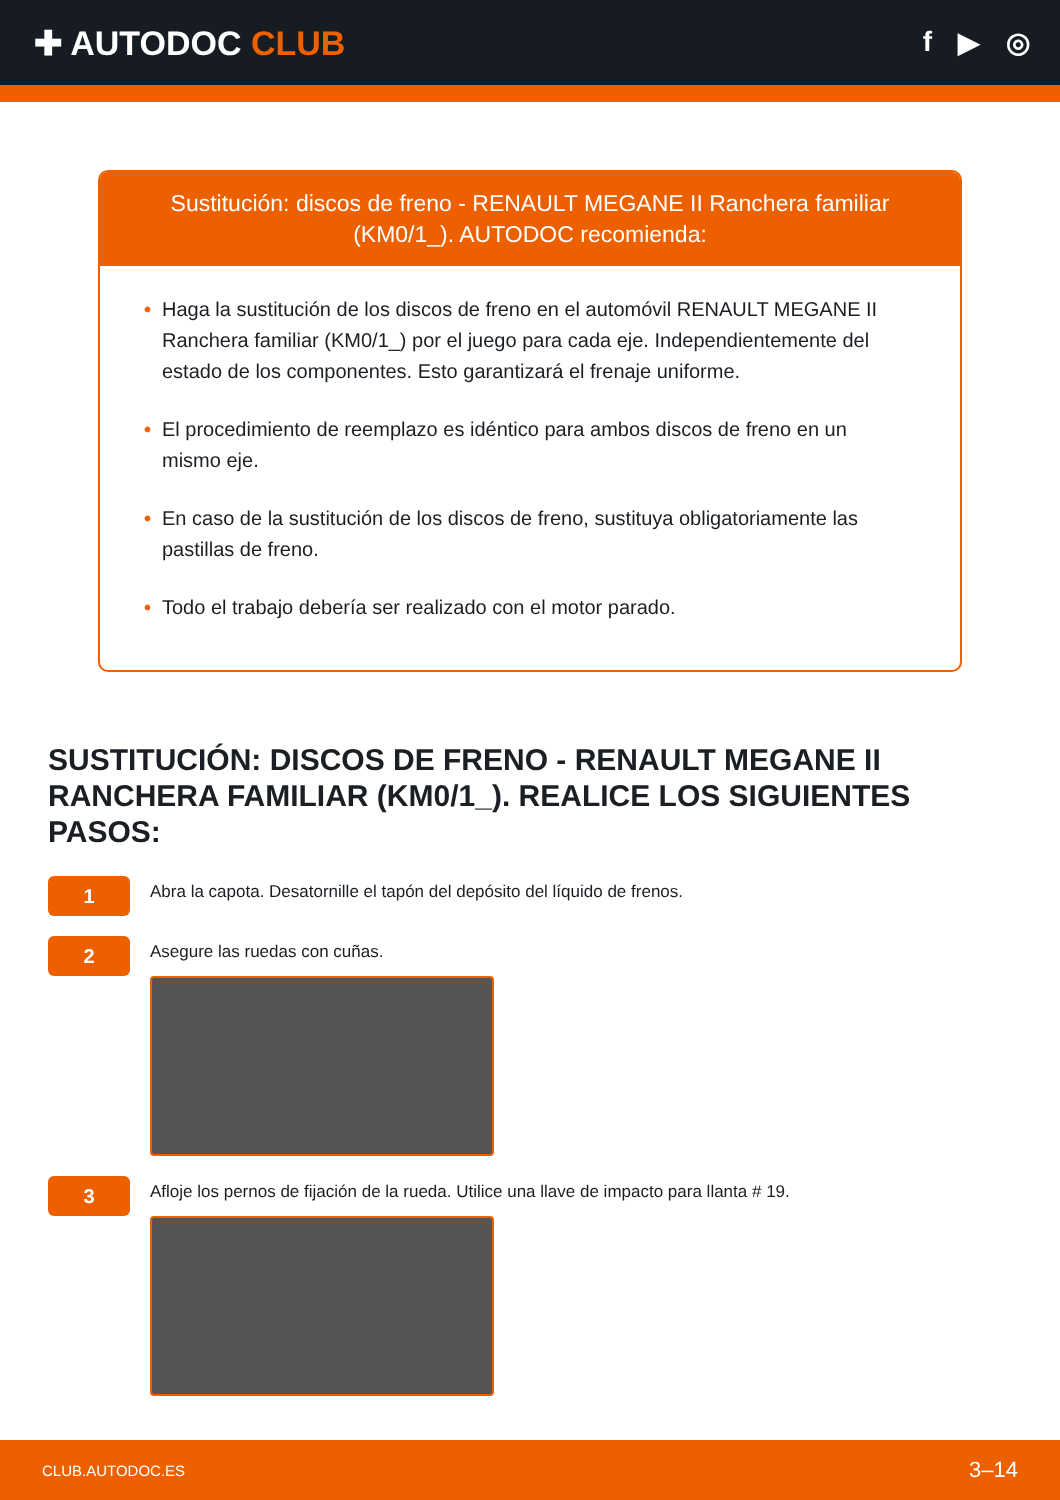✚ AUTODOC CLUB
f ▶ ◎
Sustitución: discos de freno - RENAULT MEGANE II Ranchera familiar (KM0/1_). AUTODOC recomienda:
• Haga la sustitución de los discos de freno en el automóvil RENAULT MEGANE II Ranchera familiar (KM0/1_) por el juego para cada eje. Independientemente del estado de los componentes. Esto garantizará el frenaje uniforme.
• El procedimiento de reemplazo es idéntico para ambos discos de freno en un mismo eje.
• En caso de la sustitución de los discos de freno, sustituya obligatoriamente las pastillas de freno.
• Todo el trabajo debería ser realizado con el motor parado.
SUSTITUCIÓN: DISCOS DE FRENO - RENAULT MEGANE II RANCHERA FAMILIAR (KM0/1_). REALICE LOS SIGUIENTES PASOS:
1
Abra la capota. Desatornille el tapón del depósito del líquido de frenos.
2
Asegure las ruedas con cuñas.
3
Afloje los pernos de fijación de la rueda. Utilice una llave de impacto para llanta # 19.
CLUB.AUTODOC.ES 3–14